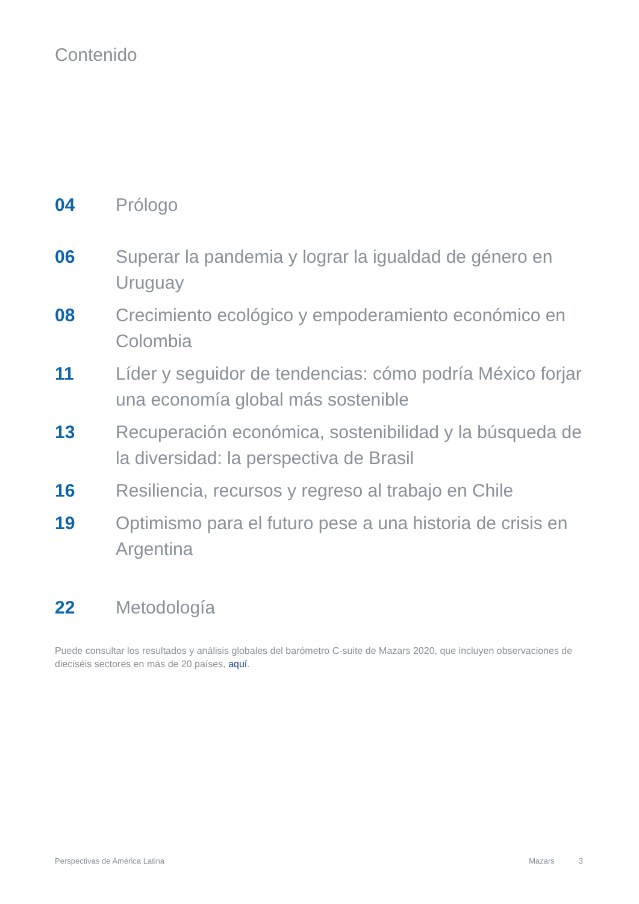Contenido
04 Prólogo
06 Superar la pandemia y lograr la igualdad de género en Uruguay
08 Crecimiento ecológico y empoderamiento económico en Colombia
11 Líder y seguidor de tendencias: cómo podría México forjar una economía global más sostenible
13 Recuperación económica, sostenibilidad y la búsqueda de la diversidad: la perspectiva de Brasil
16 Resiliencia, recursos y regreso al trabajo en Chile
19 Optimismo para el futuro pese a una historia de crisis en Argentina
22 Metodología
Puede consultar los resultados y análisis globales del barómetro C-suite de Mazars 2020, que incluyen observaciones de dieciséis sectores en más de 20 países, aquí.
Perspectivas de América Latina Mazars 3